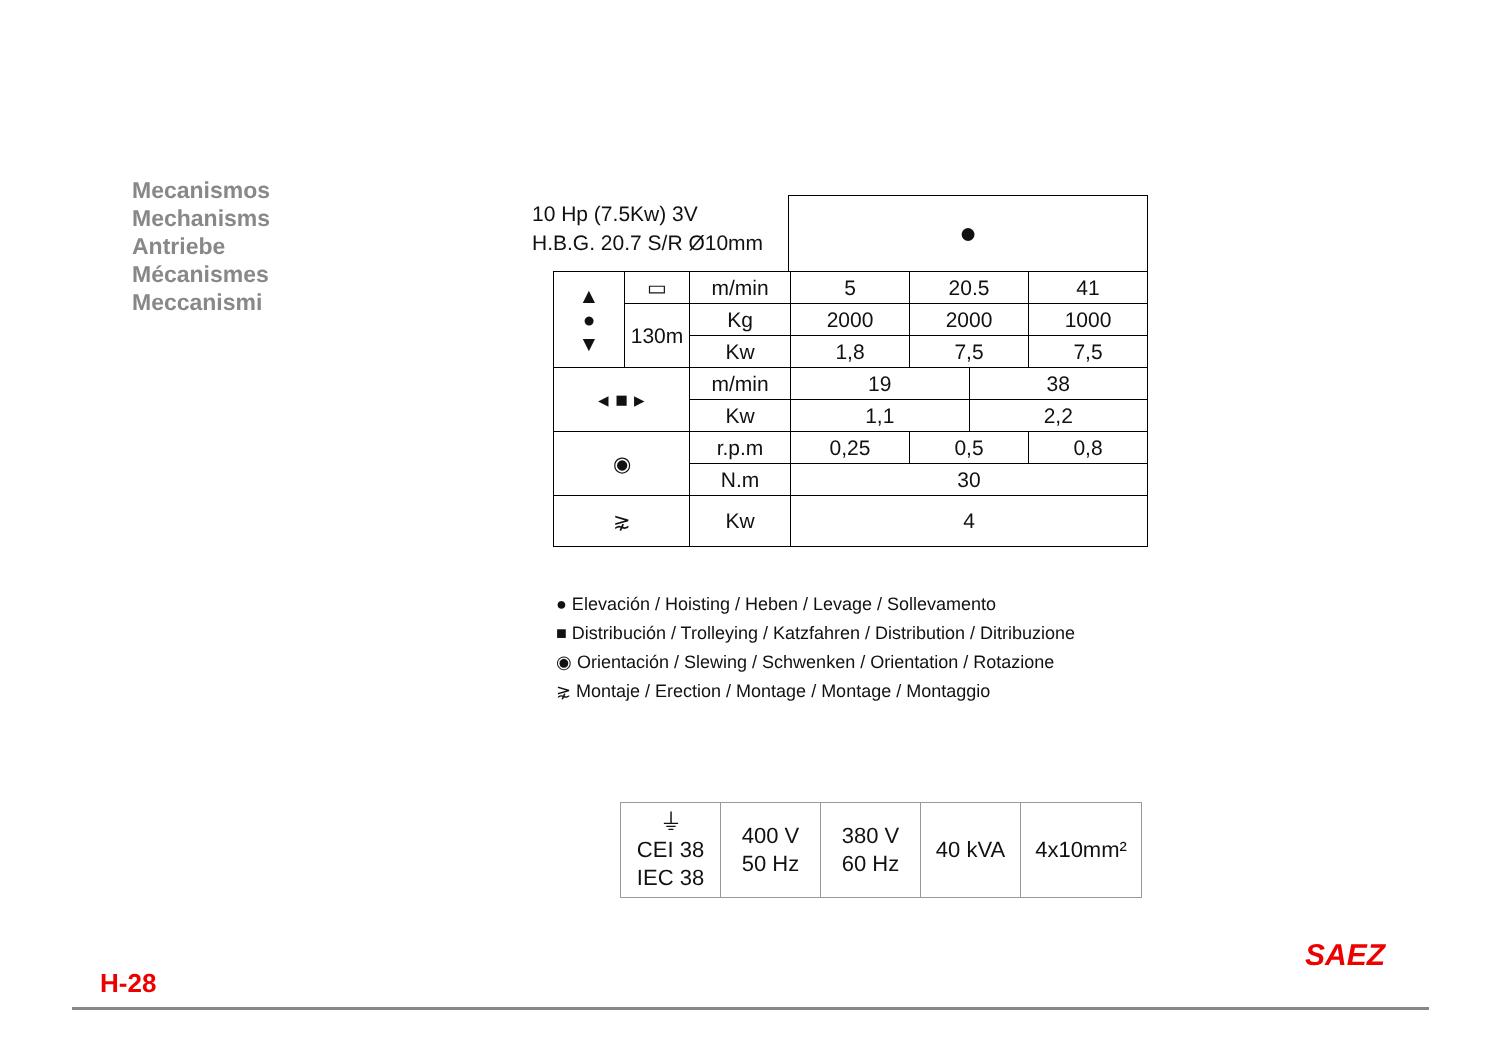Mecanismos
Mechanisms
Antriebe
Mécanismes
Meccanismi
10 Hp (7.5Kw) 3V
H.B.G. 20.7 S/R Ø10mm
●
| ▲ ● ▼ | ▭ | m/min | 5 | 20.5 | | 41 |
| | 130m | Kg | 2000 | 2000 | | 1000 |
| | | Kw | 1,8 | 7,5 | | 7,5 |
| ◂ ■ ▸ | | m/min | 19 | | 38 | |
| | | Kw | 1,1 | | 2,2 | |
| ◉ | | r.p.m | 0,25 | 0,5 | | 0,8 |
| | | N.m | 30 | | | |
| ⋧ | | Kw | 4 | | | |
● Elevación / Hoisting / Heben / Levage / Sollevamento
■ Distribución / Trolleying / Katzfahren / Distribution / Ditribuzione
◉ Orientación / Slewing / Schwenken / Orientation / Rotazione
⋧ Montaje / Erection / Montage / Montage / Montaggio
| ⏚ CEI 38 IEC 38 | 400 V 50 Hz | 380 V 60 Hz | 40 kVA | 4x10mm² |
SAEZ
H-28